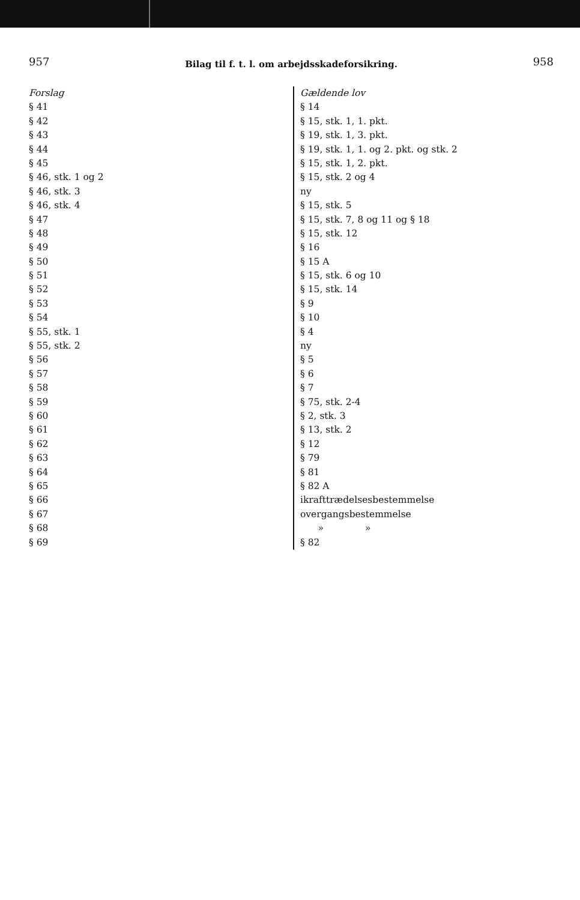957 Bilag til f. t. l. om arbejdsskadeforsikring. 958
| Forslag | Gældende lov |
| § 41 | § 14 |
| § 42 | § 15, stk. 1, 1. pkt. |
| § 43 | § 19, stk. 1, 3. pkt. |
| § 44 | § 19, stk. 1, 1. og 2. pkt. og stk. 2 |
| § 45 | § 15, stk. 1, 2. pkt. |
| § 46, stk. 1 og 2 | § 15, stk. 2 og 4 |
| § 46, stk. 3 | ny |
| § 46, stk. 4 | § 15, stk. 5 |
| § 47 | § 15, stk. 7, 8 og 11 og § 18 |
| § 48 | § 15, stk. 12 |
| § 49 | § 16 |
| § 50 | § 15 A |
| § 51 | § 15, stk. 6 og 10 |
| § 52 | § 15, stk. 14 |
| § 53 | § 9 |
| § 54 | § 10 |
| § 55, stk. 1 | § 4 |
| § 55, stk. 2 | ny |
| § 56 | § 5 |
| § 57 | § 6 |
| § 58 | § 7 |
| § 59 | § 75, stk. 2-4 |
| § 60 | § 2, stk. 3 |
| § 61 | § 13, stk. 2 |
| § 62 | § 12 |
| § 63 | § 79 |
| § 64 | § 81 |
| § 65 | § 82 A |
| § 66 | ikrafttrædelsesbestemmelse |
| § 67 | overgangsbestemmelse |
| § 68 | » » |
| § 69 | § 82 |